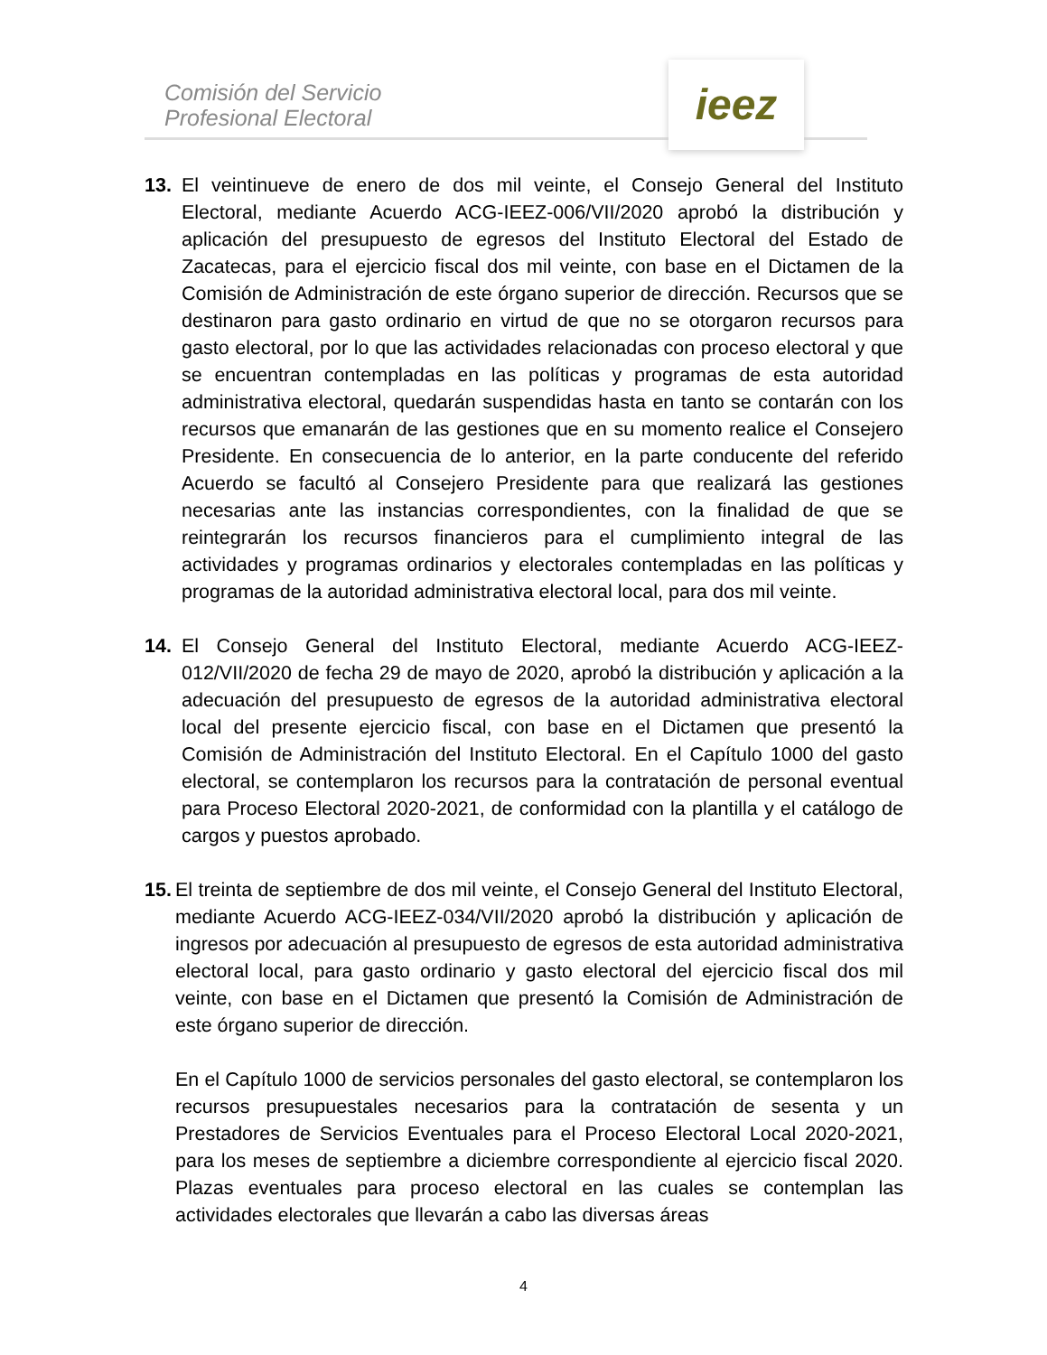Comisión del Servicio
Profesional Electoral
ieez
13. El veintinueve de enero de dos mil veinte, el Consejo General del Instituto Electoral, mediante Acuerdo ACG-IEEZ-006/VII/2020 aprobó la distribución y aplicación del presupuesto de egresos del Instituto Electoral del Estado de Zacatecas, para el ejercicio fiscal dos mil veinte, con base en el Dictamen de la Comisión de Administración de este órgano superior de dirección. Recursos que se destinaron para gasto ordinario en virtud de que no se otorgaron recursos para gasto electoral, por lo que las actividades relacionadas con proceso electoral y que se encuentran contempladas en las políticas y programas de esta autoridad administrativa electoral, quedarán suspendidas hasta en tanto se contarán con los recursos que emanarán de las gestiones que en su momento realice el Consejero Presidente. En consecuencia de lo anterior, en la parte conducente del referido Acuerdo se facultó al Consejero Presidente para que realizará las gestiones necesarias ante las instancias correspondientes, con la finalidad de que se reintegrarán los recursos financieros para el cumplimiento integral de las actividades y programas ordinarios y electorales contempladas en las políticas y programas de la autoridad administrativa electoral local, para dos mil veinte.
14. El Consejo General del Instituto Electoral, mediante Acuerdo ACG-IEEZ-012/VII/2020 de fecha 29 de mayo de 2020, aprobó la distribución y aplicación a la adecuación del presupuesto de egresos de la autoridad administrativa electoral local del presente ejercicio fiscal, con base en el Dictamen que presentó la Comisión de Administración del Instituto Electoral. En el Capítulo 1000 del gasto electoral, se contemplaron los recursos para la contratación de personal eventual para Proceso Electoral 2020-2021, de conformidad con la plantilla y el catálogo de cargos y puestos aprobado.
15.
El treinta de septiembre de dos mil veinte, el Consejo General del Instituto Electoral, mediante Acuerdo ACG-IEEZ-034/VII/2020 aprobó la distribución y aplicación de ingresos por adecuación al presupuesto de egresos de esta autoridad administrativa electoral local, para gasto ordinario y gasto electoral del ejercicio fiscal dos mil veinte, con base en el Dictamen que presentó la Comisión de Administración de este órgano superior de dirección.
En el Capítulo 1000 de servicios personales del gasto electoral, se contemplaron los recursos presupuestales necesarios para la contratación de sesenta y un Prestadores de Servicios Eventuales para el Proceso Electoral Local 2020-2021, para los meses de septiembre a diciembre correspondiente al ejercicio fiscal 2020. Plazas eventuales para proceso electoral en las cuales se contemplan las actividades electorales que llevarán a cabo las diversas áreas
4